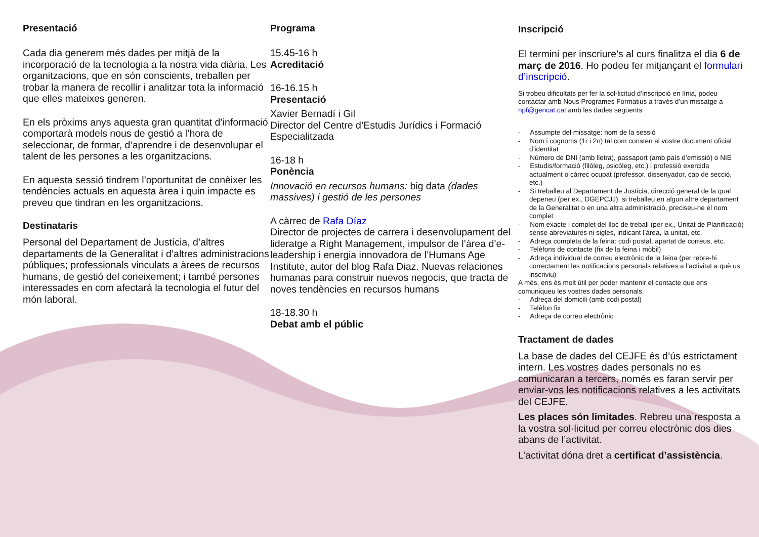Presentació
Cada dia generem més dades per mitjà de la incorporació de la tecnologia a la nostra vida diària. Les organitzacions, que en són conscients, treballen per trobar la manera de recollir i analitzar tota la informació que elles mateixes generen.
En els pròxims anys aquesta gran quantitat d’informació comportarà models nous de gestió a l’hora de seleccionar, de formar, d’aprendre i de desenvolupar el talent de les persones a les organitzacions.
En aquesta sessió tindrem l’oportunitat de conèixer les tendències actuals en aquesta àrea i quin impacte es preveu que tindran en les organitzacions.
Destinataris
Personal del Departament de Justícia, d’altres departaments de la Generalitat i d’altres administracions públiques; professionals vinculats a àrees de recursos humans, de gestió del coneixement; i també persones interessades en com afectarà la tecnologia el futur del món laboral.
Programa
15.45-16 h
Acreditació
16-16.15 h
Presentació
Xavier Bernadí i Gil
Director del Centre d’Estudis Jurídics i Formació Especialitzada
16-18 h
Ponència
Innovació en recursos humans: big data (dades massives) i gestió de les persones
A càrrec de Rafa Díaz
Director de projectes de carrera i desenvolupament del lideratge a Right Management, impulsor de l’àrea d’e-leadership i energia innovadora de l’Humans Age Institute, autor del blog Rafa Diaz. Nuevas relaciones humanas para construir nuevos negocis, que tracta de noves tendències en recursos humans
18-18.30 h
Debat amb el públic
Inscripció
El termini per inscriure’s al curs finalitza el dia 6 de març de 2016. Ho podeu fer mitjançant el formulari d’inscripció.
Si trobeu dificultats per fer la sol·licitud d’inscripció en línia, podeu contactar amb Nous Programes Formatius a través d’un missatge a npf@gencat.cat amb les dades següents:
- Assumpte del missatge: nom de la sessió
- Nom i cognoms (1r i 2n) tal com consten al vostre document oficial d’identitat
- Número de DNI (amb lletra), passaport (amb país d’emissió) o NIE
- Estudis/formació (filòleg, psicòleg, etc.) i professió exercida actualment o càrrec ocupat (professor, dissenyador, cap de secció, etc.)
- Si treballeu al Departament de Justícia, direcció general de la qual depeneu (per ex., DGEPCJJ); si treballeu en algun altre departament de la Generalitat o en una altra administració, preciseu-ne el nom complet
- Nom exacte i complet del lloc de treball (per ex., Unitat de Planificació) sense abreviatures ni sigles, indicant l’àrea, la unitat, etc.
- Adreça completa de la feina: codi postal, apartat de correus, etc.
- Telèfons de contacte (fix de la feina i mòbil)
- Adreça individual de correu electrònic de la feina (per rebre-hi correctament les notificacions personals relatives a l’activitat a què us inscriviu)
A més, ens és molt útil per poder mantenir el contacte que ens comuniqueu les vostres dades personals:
- Adreça del domicili (amb codi postal)
- Telèfon fix
- Adreça de correu electrònic
Tractament de dades
La base de dades del CEJFE és d’ús estrictament intern. Les vostres dades personals no es comunicaran a tercers, només es faran servir per enviar-vos les notificacions relatives a les activitats del CEJFE.
Les places són limitades. Rebreu una resposta a la vostra sol·licitud per correu electrònic dos dies abans de l’activitat.
L’activitat dóna dret a certificat d’assistència.